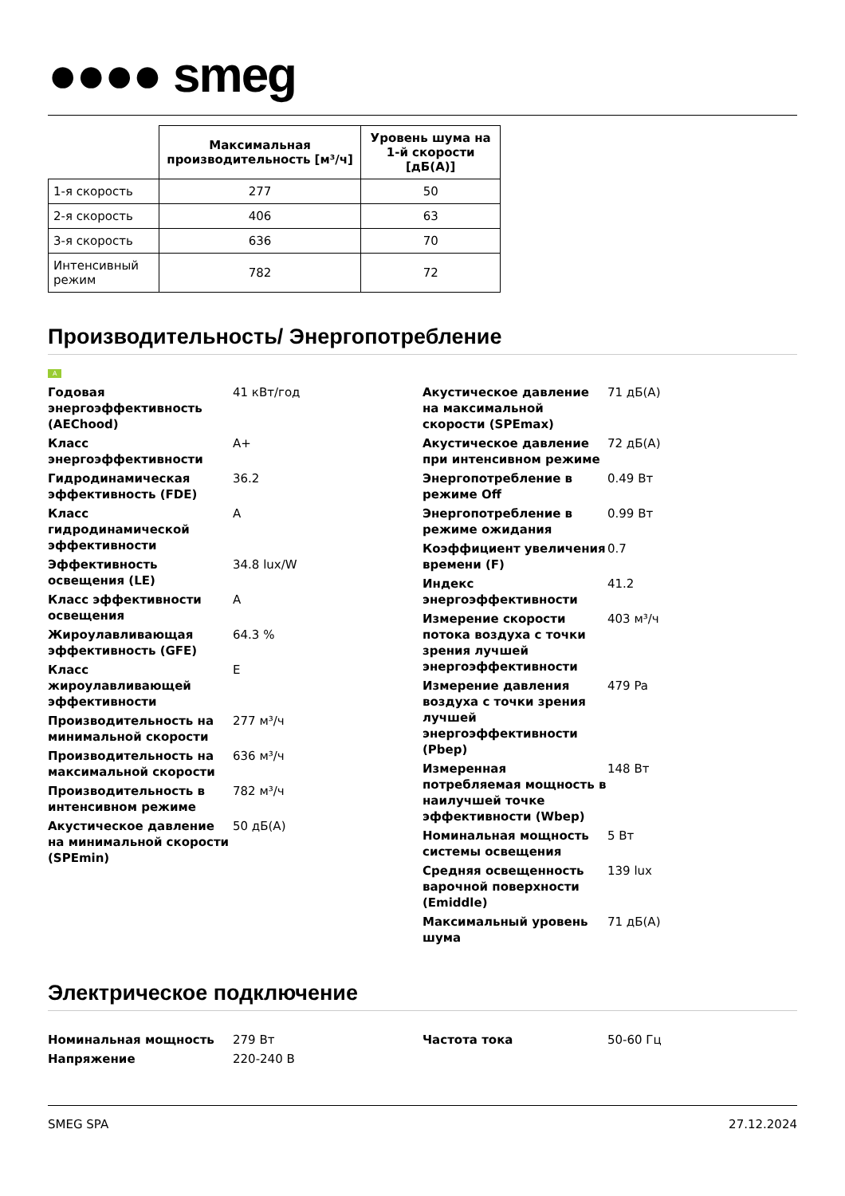●●●● smeg
| | Максимальная производительность [м³/ч] | Уровень шума на 1-й скорости [дБ(A)] |
| --- | --- | --- |
| 1-я скорость | 277 | 50 |
| 2-я скорость | 406 | 63 |
| 3-я скорость | 636 | 70 |
| Интенсивный режим | 782 | 72 |
Производительность/ Энергопотребление
A
Годовая энергоэффективность (AEChood)
41 кВт/год
Класс энергоэффективности A+
Гидродинамическая эффективность (FDE)
36.2
Класс гидродинамической эффективности
A
Эффективность освещения (LE)
34.8 lux/W
Класс эффективности освещения
A
Жироулавливающая эффективность (GFE)
64.3 %
Класс жироулавливающей эффективности
E
Производительность на минимальной скорости
277 м³/ч
Производительность на максимальной скорости
636 м³/ч
Производительность в интенсивном режиме
782 м³/ч
Акустическое давление на минимальной скорости (SPEmin)
50 дБ(A)
Акустическое давление на максимальной скорости (SPEmax)
71 дБ(A)
Акустическое давление при интенсивном режиме
72 дБ(A)
Энергопотребление в режиме Off
0.49 Вт
Энергопотребление в режиме ожидания
0.99 Вт
Коэффициент увеличения времени (F)
0.7
Индекс энергоэффективности
41.2
Измерение скорости потока воздуха с точки зрения лучшей энергоэффективности
403 м³/ч
Измерение давления воздуха с точки зрения лучшей энергоэффективности (Pbep)
479 Pa
Измеренная потребляемая мощность в наилучшей точке эффективности (Wbep)
148 Вт
Номинальная мощность системы освещения
5 Вт
Средняя освещенность варочной поверхности (Emiddle)
139 lux
Максимальный уровень шума 71 дБ(A)
Электрическое подключение
Номинальная мощность 279 Вт
Напряжение 220-240 В
Частота тока 50-60 Гц
SMEG SPA 27.12.2024